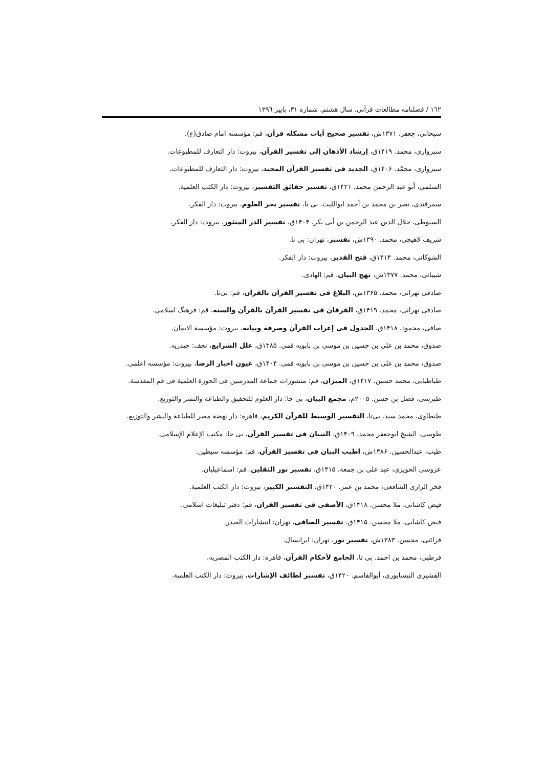١٦٢ / فصلنامه مطالعات قرآنی، سال هشتم، شماره ٣١، پاییز ١٣٩٦
سبحانی، جعفر. ۱۳۷۱ش، تفسیر صحیح آیات مشکله قرآن، قم: مؤسسه امام صادق(ع).
سبزواری، محمد. ۱۴۱۹ق، إرشاد الأذهان إلی تفسیر القرآن، بیروت: دار التعارف للمطبوعات.
سبزواری، محمّد. ۱۴۰۶ق، الجدید فی تفسیر القرآن المجید، بیروت: دار التعارف للمطبوعات.
السلمی، أبو عبد الرحمن محمد. ۱۴۲۱ق، تفسیر حقائق التفسیر، بیروت: دار الکتب العلمیة.
سمرقندی، نصر بن محمد بن أحمد ابواللیث. بی تا، تفسیر بحر العلوم، بیروت: دار الفکر.
السیوطی، جلال الدین عبد الرحمن بن أبی بکر. ۱۴۰۴ق، تفسیر الدر المنثور، بیروت: دار الفکر.
شریف لاهیجی، محمد. ۱۳۹۰ش، تفسیر، تهران: بی نا.
الشوکانی، محمد. ۱۴۱۴ق، فتح القدیر، بیروت: دار الفکر.
شیبانی، محمد. ۱۳۷۷ش، نهج البیان، قم: الهادی.
صادقی تهرانی، محمد. ۱۳۶۵ش، البلاغ فی تفسیر القرآن بالقرآن، قم: بی‌نا.
صادقی تهرانی، محمد. ۱۴۱۹ق، الفرقان فی تفسیر القرآن بالقرآن والسنه، قم: فرهنگ اسلامی.
صافی، محمود. ۱۴۱۸ق، الجدول فی إعراب القرآن وصرفه وبیانه، بیروت: مؤسسة الایمان.
صدوق، محمد بن علی بن حسین بن موسی بن بابویه قمی. ۱۳۸۵ق، علل الشرایع، نجف: حیدریه.
صدوق، محمد بن علی بن حسین بن موسی بن بابویه قمی. ۱۴۰۴ق، عیون اخبار الرضا، بیروت: مؤسسه اعلمی.
طباطبایی، محمد حسین. ۱۴۱۷ق، المیزان، قم: منشورات جماعة المدرسین فی الحوزة العلمیة فی قم المقدسة.
طبرسی، فضل بن حسن. ۲۰۰۵م، مجمع البیان، بی جا: دار العلوم للتحقیق والطباعة والنشر والتوزیع.
طنطاوی، محمد سید. بی‌تا، التفسیر الوسیط للقرآن الکریم، قاهرة: دار نهضة مصر للطباعة والنشر والتوزیع.
طوسی، الشیخ ابوجعفر محمد. ۱۴۰۹ق، التبیان فی تفسیر القرآن، بی جا: مکتب الإعلام الإسلامی.
طیب، عبدالحسین. ۱۳۸۶ش، اطیب البیان فی تفسیر القرآن، قم: مؤسسه سبطین.
عروسی الحویزی، عبد علی بن جمعة. ۱۴۱۵ق، تفسیر نور الثقلین، قم: اسماعیلیان.
فخر الرازی الشافعی، محمد بن عمر. ۱۴۲۰ق، التفسیر الکبیر، بیروت: دار الکتب العلمیة.
فیض کاشانی، ملا محسن. ۱۴۱۸ق، الأصفی فی تفسیر القرآن، قم: دفتر تبلیغات اسلامی.
فیض کاشانی، ملا محسن. ۱۴۱۵ق، تفسیر الصافی، تهران: انتشارات الصدر.
قرائتی، محسن. ۱۳۸۳ش، تفسیر نور، تهران: ایرانسال.
قرطبی، محمد بن احمد. بی تا، الجامع لأحکام القرآن، قاهره: دار الکتب المصریه.
القشیری النیسابوری، أبوالقاسم. ۱۴۲۰ق، تفسیر لطائف الإشارات، بیروت: دار الکتب العلمیة.